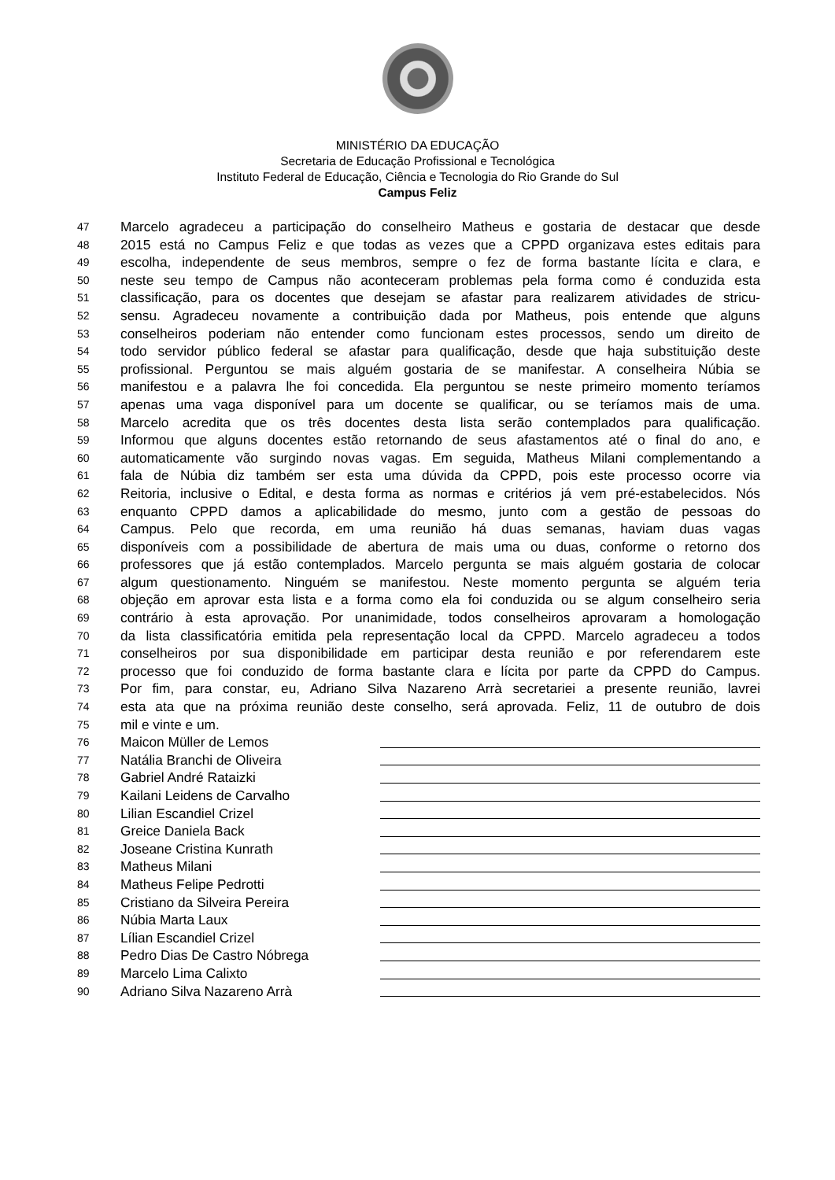MINISTÉRIO DA EDUCAÇÃO
Secretaria de Educação Profissional e Tecnológica
Instituto Federal de Educação, Ciência e Tecnologia do Rio Grande do Sul
Campus Feliz
47 Marcelo agradeceu a participação do conselheiro Matheus e gostaria de destacar que desde
48 2015 está no Campus Feliz e que todas as vezes que a CPPD organizava estes editais para
49 escolha, independente de seus membros, sempre o fez de forma bastante lícita e clara, e
50 neste seu tempo de Campus não aconteceram problemas pela forma como é conduzida esta
51 classificação, para os docentes que desejam se afastar para realizarem atividades de stricu-
52 sensu. Agradeceu novamente a contribuição dada por Matheus, pois entende que alguns
53 conselheiros poderiam não entender como funcionam estes processos, sendo um direito de
54 todo servidor público federal se afastar para qualificação, desde que haja substituição deste
55 profissional. Perguntou se mais alguém gostaria de se manifestar. A conselheira Núbia se
56 manifestou e a palavra lhe foi concedida. Ela perguntou se neste primeiro momento teríamos
57 apenas uma vaga disponível para um docente se qualificar, ou se teríamos mais de uma.
58 Marcelo acredita que os três docentes desta lista serão contemplados para qualificação.
59 Informou que alguns docentes estão retornando de seus afastamentos até o final do ano, e
60 automaticamente vão surgindo novas vagas. Em seguida, Matheus Milani complementando a
61 fala de Núbia diz também ser esta uma dúvida da CPPD, pois este processo ocorre via
62 Reitoria, inclusive o Edital, e desta forma as normas e critérios já vem pré-estabelecidos. Nós
63 enquanto CPPD damos a aplicabilidade do mesmo, junto com a gestão de pessoas do
64 Campus. Pelo que recorda, em uma reunião há duas semanas, haviam duas vagas
65 disponíveis com a possibilidade de abertura de mais uma ou duas, conforme o retorno dos
66 professores que já estão contemplados. Marcelo pergunta se mais alguém gostaria de colocar
67 algum questionamento. Ninguém se manifestou. Neste momento pergunta se alguém teria
68 objeção em aprovar esta lista e a forma como ela foi conduzida ou se algum conselheiro seria
69 contrário à esta aprovação. Por unanimidade, todos conselheiros aprovaram a homologação
70 da lista classificatória emitida pela representação local da CPPD. Marcelo agradeceu a todos
71 conselheiros por sua disponibilidade em participar desta reunião e por referendarem este
72 processo que foi conduzido de forma bastante clara e lícita por parte da CPPD do Campus.
73 Por fim, para constar, eu, Adriano Silva Nazareno Arrà secretariei a presente reunião, lavrei
74 esta ata que na próxima reunião deste conselho, será aprovada. Feliz, 11 de outubro de dois
75 mil e vinte e um.
76 Maicon Müller de Lemos
77 Natália Branchi de Oliveira
78 Gabriel André Rataizki
79 Kailani Leidens de Carvalho
80 Lilian Escandiel Crizel
81 Greice Daniela Back
82 Joseane Cristina Kunrath
83 Matheus Milani
84 Matheus Felipe Pedrotti
85 Cristiano da Silveira Pereira
86 Núbia Marta Laux
87 Lílian Escandiel Crizel
88 Pedro Dias De Castro Nóbrega
89 Marcelo Lima Calixto
90 Adriano Silva Nazareno Arrà